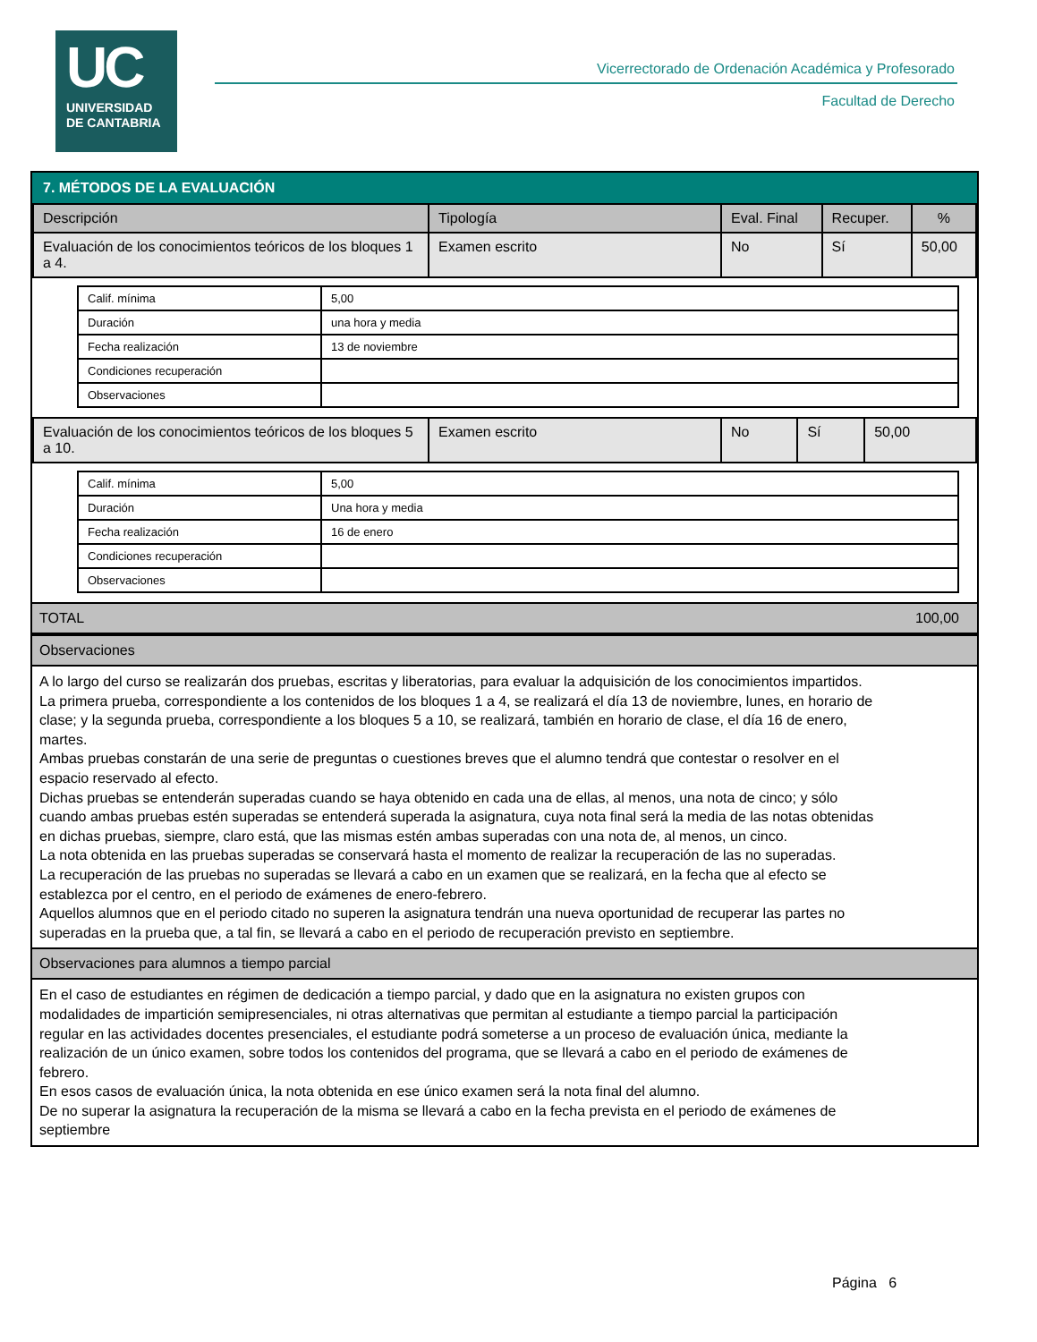UC
UNIVERSIDAD
DE CANTABRIA
Vicerrectorado de Ordenación Académica y Profesorado
Facultad de Derecho
7. MÉTODOS DE LA EVALUACIÓN
| Descripción | Tipología | Eval. Final | Recuper. | % |
| --- | --- | --- | --- | --- |
| Evaluación de los conocimientos teóricos de los bloques 1 a 4. | Examen escrito | No | Sí | 50,00 |
| Calif. mínima | 5,00 |
| Duración | una hora y media |
| Fecha realización | 13 de noviembre |
| Condiciones recuperación | |
| Observaciones | |
| Evaluación de los conocimientos teóricos de los bloques 5 a 10. | Examen escrito | No | Sí | 50,00 |
| Calif. mínima | 5,00 |
| Duración | Una hora y media |
| Fecha realización | 16 de enero |
| Condiciones recuperación | |
| Observaciones | |
TOTAL 100,00
Observaciones
A lo largo del curso se realizarán dos pruebas, escritas y liberatorias, para evaluar la adquisición de los conocimientos impartidos.
La primera prueba, correspondiente a los contenidos de los bloques 1 a 4, se realizará el día 13 de noviembre, lunes, en horario de clase; y la segunda prueba, correspondiente a los bloques 5 a 10, se realizará, también en horario de clase, el día 16 de enero, martes.
Ambas pruebas constarán de una serie de preguntas o cuestiones breves que el alumno tendrá que contestar o resolver en el espacio reservado al efecto.
Dichas pruebas se entenderán superadas cuando se haya obtenido en cada una de ellas, al menos, una nota de cinco; y sólo cuando ambas pruebas estén superadas se entenderá superada la asignatura, cuya nota final será la media de las notas obtenidas en dichas pruebas, siempre, claro está, que las mismas estén ambas superadas con una nota de, al menos, un cinco.
La nota obtenida en las pruebas superadas se conservará hasta el momento de realizar la recuperación de las no superadas.
La recuperación de las pruebas no superadas se llevará a cabo en un examen que se realizará, en la fecha que al efecto se establezca por el centro, en el periodo de exámenes de enero-febrero.
Aquellos alumnos que en el periodo citado no superen la asignatura tendrán una nueva oportunidad de recuperar las partes no superadas en la prueba que, a tal fin, se llevará a cabo en el periodo de recuperación previsto en septiembre.
Observaciones para alumnos a tiempo parcial
En el caso de estudiantes en régimen de dedicación a tiempo parcial, y dado que en la asignatura no existen grupos con modalidades de impartición semipresenciales, ni otras alternativas que permitan al estudiante a tiempo parcial la participación regular en las actividades docentes presenciales, el estudiante podrá someterse a un proceso de evaluación única, mediante la realización de un único examen, sobre todos los contenidos del programa, que se llevará a cabo en el periodo de exámenes de febrero.
En esos casos de evaluación única, la nota obtenida en ese único examen será la nota final del alumno.
De no superar la asignatura la recuperación de la misma se llevará a cabo en la fecha prevista en el periodo de exámenes de septiembre
Página 6